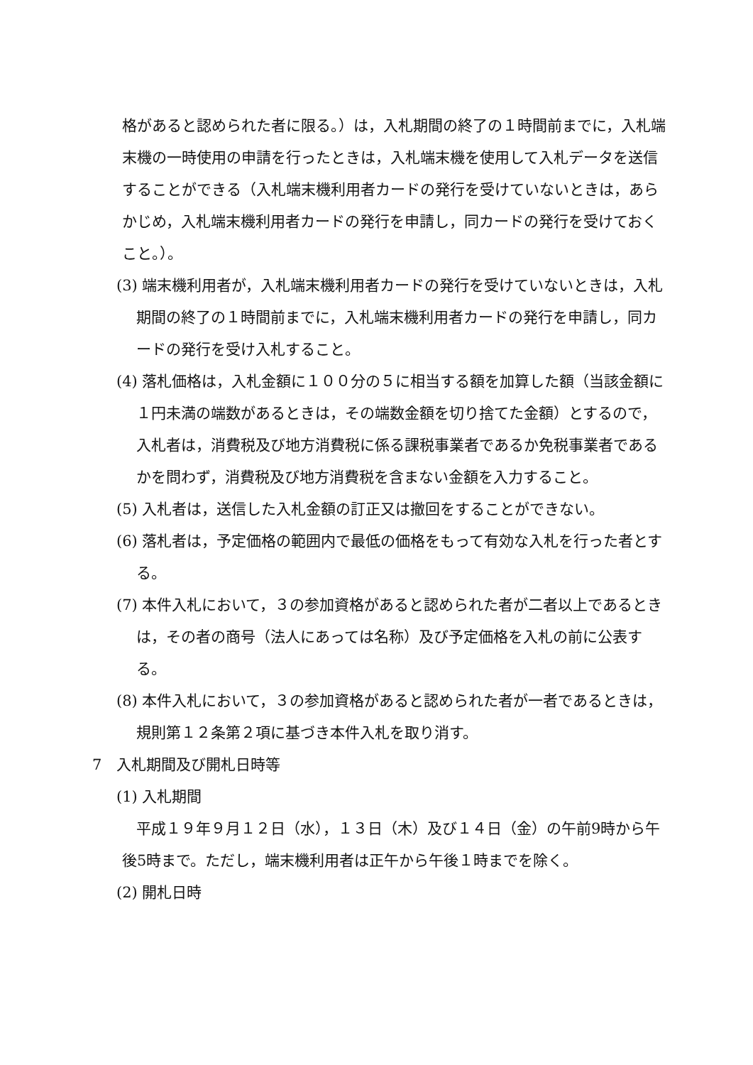格があると認められた者に限る。）は，入札期間の終了の１時間前までに，入札端末機の一時使用の申請を行ったときは，入札端末機を使用して入札データを送信することができる（入札端末機利用者カードの発行を受けていないときは，あらかじめ，入札端末機利用者カードの発行を申請し，同カードの発行を受けておくこと。）。
(3) 端末機利用者が，入札端末機利用者カードの発行を受けていないときは，入札期間の終了の１時間前までに，入札端末機利用者カードの発行を申請し，同カードの発行を受け入札すること。
(4) 落札価格は，入札金額に１００分の５に相当する額を加算した額（当該金額に１円未満の端数があるときは，その端数金額を切り捨てた金額）とするので，入札者は，消費税及び地方消費税に係る課税事業者であるか免税事業者であるかを問わず，消費税及び地方消費税を含まない金額を入力すること。
(5) 入札者は，送信した入札金額の訂正又は撤回をすることができない。
(6) 落札者は，予定価格の範囲内で最低の価格をもって有効な入札を行った者とする。
(7) 本件入札において，３の参加資格があると認められた者が二者以上であるときは，その者の商号（法人にあっては名称）及び予定価格を入札の前に公表する。
(8) 本件入札において，３の参加資格があると認められた者が一者であるときは，規則第１２条第２項に基づき本件入札を取り消す。
7　入札期間及び開札日時等
(1) 入札期間
平成１９年９月１２日（水），１３日（木）及び１４日（金）の午前9時から午後5時まで。ただし，端末機利用者は正午から午後１時までを除く。
(2) 開札日時